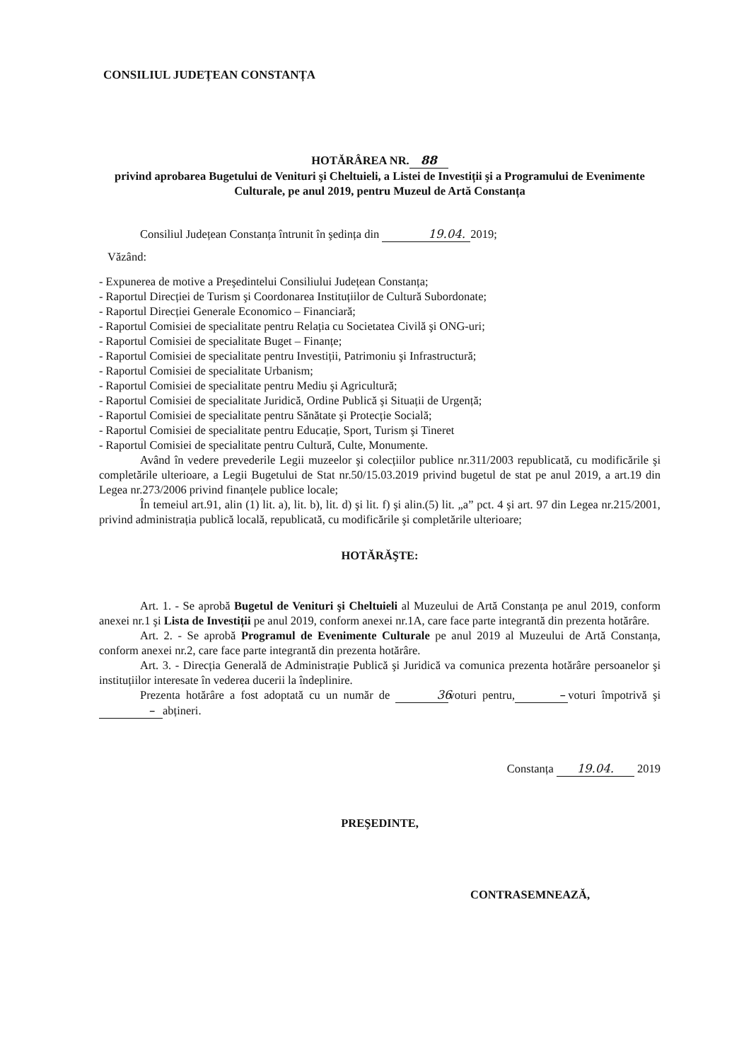CONSILIUL JUDEȚEAN CONSTANȚA
HOTĂRÂREA NR. 88
privind aprobarea Bugetului de Venituri şi Cheltuieli, a Listei de Investiții şi a Programului de Evenimente Culturale, pe anul 2019, pentru Muzeul de Artă Constanța
Consiliul Județean Constanța întrunit în şedința din 19.04. 2019;
Văzând:
- Expunerea de motive a Preşedintelui Consiliului Județean Constanța;
- Raportul Direcției de Turism şi Coordonarea Instituțiilor de Cultură Subordonate;
- Raportul Direcției Generale Economico – Financiară;
- Raportul Comisiei de specialitate pentru Relația cu Societatea Civilă şi ONG-uri;
- Raportul Comisiei de specialitate Buget – Finanțe;
- Raportul Comisiei de specialitate pentru Investiții, Patrimoniu şi Infrastructură;
- Raportul Comisiei de specialitate Urbanism;
- Raportul Comisiei de specialitate pentru Mediu şi Agricultură;
- Raportul Comisiei de specialitate Juridică, Ordine Publică şi Situații de Urgență;
- Raportul Comisiei de specialitate pentru Sănătate şi Protecție Socială;
- Raportul Comisiei de specialitate pentru Educație, Sport, Turism şi Tineret
- Raportul Comisiei de specialitate pentru Cultură, Culte, Monumente.
Având în vedere prevederile Legii muzeelor şi colecțiilor publice nr.311/2003 republicată, cu modificările şi completările ulterioare, a Legii Bugetului de Stat nr.50/15.03.2019 privind bugetul de stat pe anul 2019, a art.19 din Legea nr.273/2006 privind finanțele publice locale;
În temeiul art.91, alin (1) lit. a), lit. b), lit. d) şi lit. f) şi alin.(5) lit. „a” pct. 4 şi art. 97 din Legea nr.215/2001, privind administrația publică locală, republicată, cu modificările şi completările ulterioare;
HOTĂRĂŞTE:
Art. 1. - Se aprobă Bugetul de Venituri şi Cheltuieli al Muzeului de Artă Constanța pe anul 2019, conform anexei nr.1 şi Lista de Investiții pe anul 2019, conform anexei nr.1A, care face parte integrantă din prezenta hotărâre.
Art. 2. - Se aprobă Programul de Evenimente Culturale pe anul 2019 al Muzeului de Artă Constanța, conform anexei nr.2, care face parte integrantă din prezenta hotărâre.
Art. 3. - Direcția Generală de Administrație Publică şi Juridică va comunica prezenta hotărâre persoanelor şi instituțiilor interesate în vederea ducerii la îndeplinire.
Prezenta hotărâre a fost adoptată cu un număr de 36 voturi pentru, – voturi împotrivă şi – abțineri.
Constanța 19.04. 2019
PREŞEDINTE,
CONTRASEMNEAZĂ,